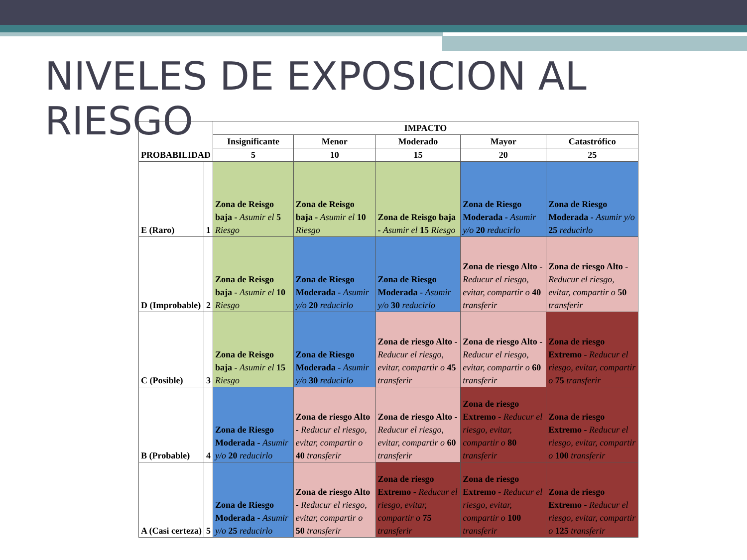NIVELES DE EXPOSICION AL RIESGO
| PROBABILIDAD | | IMPACTO | | | | |
| --- | --- | --- | --- | --- | --- | --- |
| | | Insignificante | Menor | Moderado | Mayor | Catastrófico |
| | | 5 | 10 | 15 | 20 | 25 |
| E (Raro) | 1 | Zona de Reisgo baja - Asumir el 5 Riesgo | Zona de Reisgo baja - Asumir el 10 Riesgo | Zona de Reisgo baja - Asumir el 15 Riesgo | Zona de Riesgo Moderada - Asumir y/o 20 reducirlo | Zona de Riesgo Moderada - Asumir y/o 25 reducirlo |
| D (Improbable) | 2 | Zona de Reisgo baja - Asumir el 10 Riesgo | Zona de Riesgo Moderada - Asumir y/o 20 reducirlo | Zona de Riesgo Moderada - Asumir y/o 30 reducirlo | Zona de riesgo Alto - Reducur el riesgo, evitar, compartir o 40 transferir | Zona de riesgo Alto - Reducur el riesgo, evitar, compartir o 50 transferir |
| C (Posible) | 3 | Zona de Reisgo baja - Asumir el 15 Riesgo | Zona de Riesgo Moderada - Asumir y/o 30 reducirlo | Zona de riesgo Alto - Reducur el riesgo, evitar, compartir o 45 transferir | Zona de riesgo Alto - Reducur el riesgo, evitar, compartir o 60 transferir | Zona de riesgo Extremo - Reducur el riesgo, evitar, compartir o 75 transferir |
| B (Probable) | 4 | Zona de Riesgo Moderada - Asumir y/o 20 reducirlo | Zona de riesgo Alto - Reducur el riesgo, evitar, compartir o 40 transferir | Zona de riesgo Alto - Reducur el riesgo, evitar, compartir o 60 transferir | Zona de riesgo Extremo - Reducur el riesgo, evitar, compartir o 80 transferir | Zona de riesgo Extremo - Reducur el riesgo, evitar, compartir o 100 transferir |
| A (Casi certeza) | 5 | Zona de Riesgo Moderada - Asumir y/o 25 reducirlo | Zona de riesgo Alto - Reducur el riesgo, evitar, compartir o 50 transferir | Zona de riesgo Extremo - Reducur el riesgo, evitar, compartir o 75 transferir | Zona de riesgo Extremo - Reducur el riesgo, evitar, compartir o 100 transferir | Zona de riesgo Extremo - Reducur el riesgo, evitar, compartir o 125 transferir |